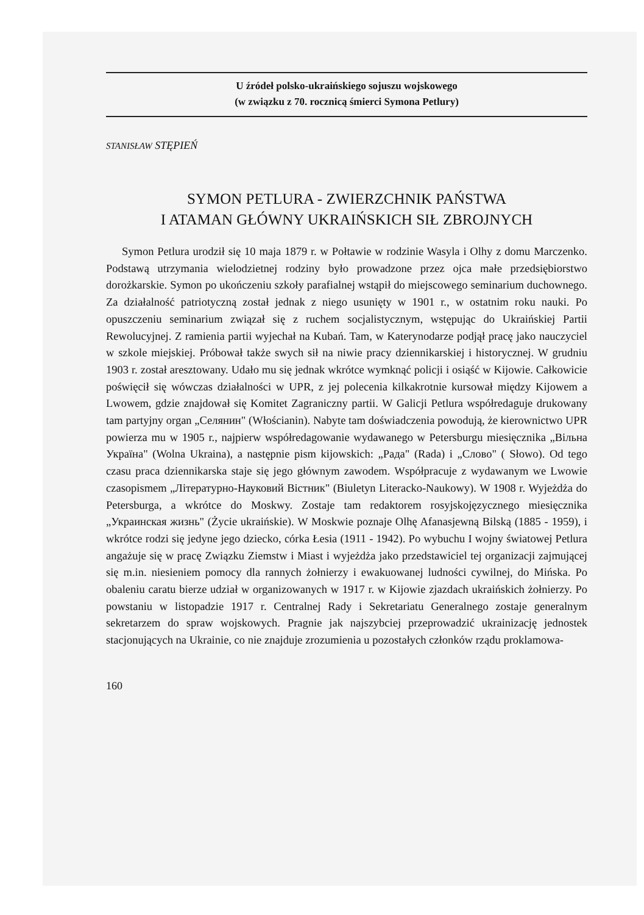U źródeł polsko-ukraińskiego sojuszu wojskowego
(w związku z 70. rocznicą śmierci Symona Petlury)
STANISŁAW STĘPIEŃ
SYMON PETLURA - ZWIERZCHNIK PAŃSTWA
I ATAMAN GŁÓWNY UKRAIŃSKICH SIŁ ZBROJNYCH
Symon Petlura urodził się 10 maja 1879 r. w Połtawie w rodzinie Wasyla i Olhy z domu Marczenko. Podstawą utrzymania wielodzietnej rodziny było prowadzone przez ojca małe przedsiębiorstwo dorożkarskie. Symon po ukończeniu szkoły parafialnej wstąpił do miejscowego seminarium duchownego. Za działalność patriotyczną został jednak z niego usunięty w 1901 r., w ostatnim roku nauki. Po opuszczeniu seminarium związał się z ruchem socjalistycznym, wstępując do Ukraińskiej Partii Rewolucyjnej. Z ramienia partii wyjechał na Kubań. Tam, w Katerynodarze podjął pracę jako nauczyciel w szkole miejskiej. Próbował także swych sił na niwie pracy dziennikarskiej i historycznej. W grudniu 1903 r. został aresztowany. Udało mu się jednak wkrótce wymknąć policji i osiąść w Kijowie. Całkowicie poświęcił się wówczas działalności w UPR, z jej polecenia kilkakrotnie kursował między Kijowem a Lwowem, gdzie znajdował się Komitet Zagraniczny partii. W Galicji Petlura współredaguje drukowany tam partyjny organ „Селянин" (Włościanin). Nabyte tam doświadczenia powodują, że kierownictwo UPR powierza mu w 1905 r., najpierw współredagowanie wydawanego w Petersburgu miesięcznika „Вільна Україна" (Wolna Ukraina), a następnie pism kijowskich: „Рада" (Rada) i „Слово" ( Słowo). Od tego czasu praca dziennikarska staje się jego głównym zawodem. Współpracuje z wydawanym we Lwowie czasopismem „Літературно-Науковий Вістник" (Biuletyn Literacko-Naukowy). W 1908 r. Wyjeżdża do Petersburga, a wkrótce do Moskwy. Zostaje tam redaktorem rosyjskojęzycznego miesięcznika „Украинская жизнь" (Życie ukraińskie). W Moskwie poznaje Olhę Afanasjewną Bilską (1885 - 1959), i wkrótce rodzi się jedyne jego dziecko, córka Łesia (1911 - 1942). Po wybuchu I wojny światowej Petlura angażuje się w pracę Związku Ziemstw i Miast i wyjeżdża jako przedstawiciel tej organizacji zajmującej się m.in. niesieniem pomocy dla rannych żołnierzy i ewakuowanej ludności cywilnej, do Mińska. Po obaleniu caratu bierze udział w organizowanych w 1917 r. w Kijowie zjazdach ukraińskich żołnierzy. Po powstaniu w listopadzie 1917 r. Centralnej Rady i Sekretariatu Generalnego zostaje generalnym sekretarzem do spraw wojskowych. Pragnie jak najszybciej przeprowadzić ukrainizację jednostek stacjonujących na Ukrainie, co nie znajduje zrozumienia u pozostałych członków rządu proklamowa-
160